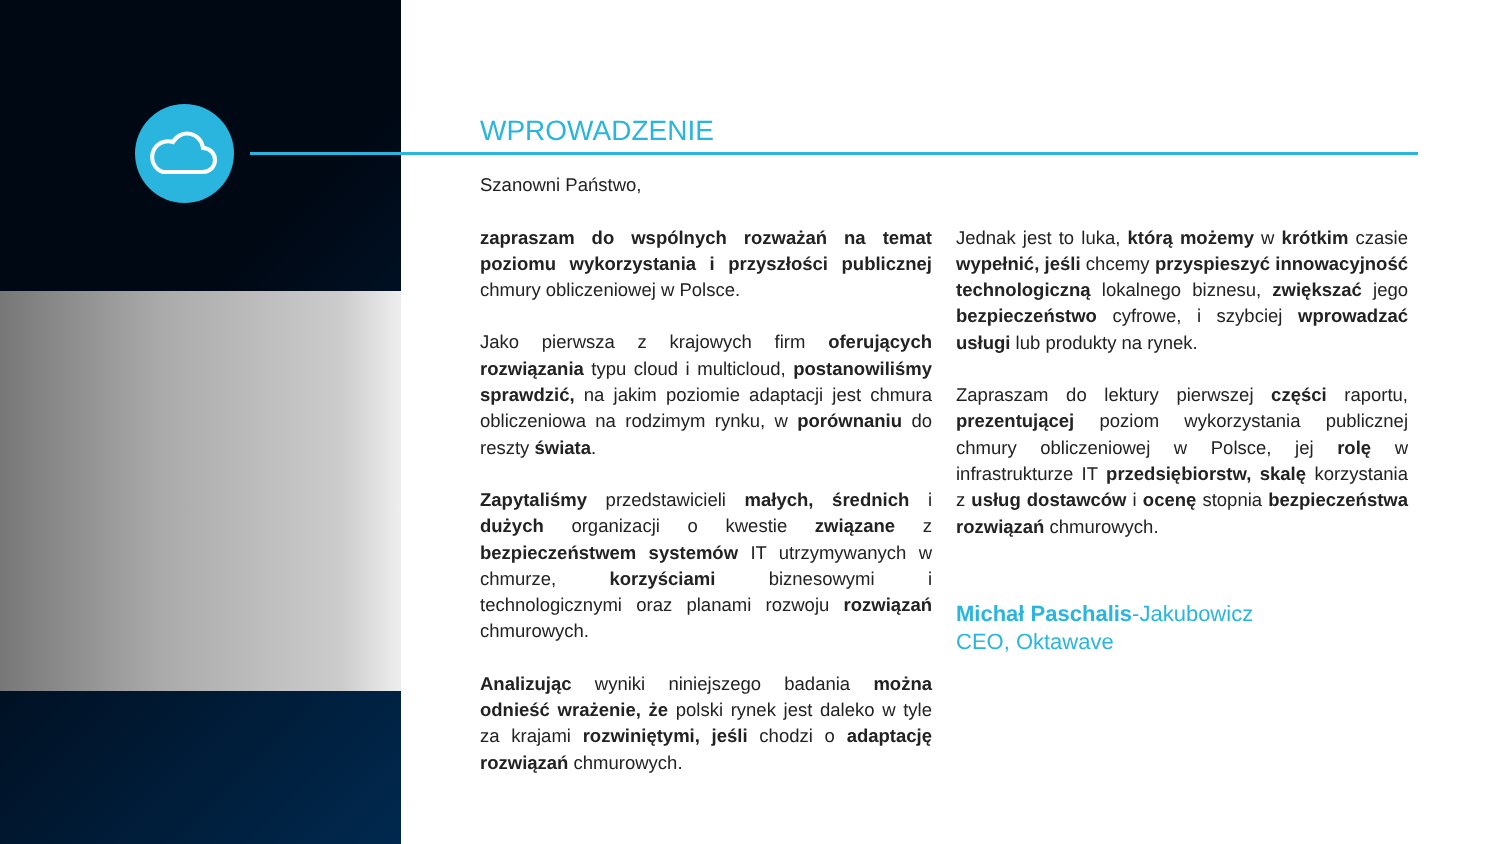WPROWADZENIE
Szanowni Państwo,
zapraszam do wspólnych rozważań na temat poziomu wykorzystania i przyszłości publicznej chmury obliczeniowej w Polsce.
Jako pierwsza z krajowych firm oferujących rozwiązania typu cloud i multicloud, postanowiliśmy sprawdzić, na jakim poziomie adaptacji jest chmura obliczeniowa na rodzimym rynku, w porównaniu do reszty świata.
Zapytaliśmy przedstawicieli małych, średnich i dużych organizacji o kwestie związane z bezpieczeństwem systemów IT utrzymywanych w chmurze, korzyściami biznesowymi i technologicznymi oraz planami rozwoju rozwiązań chmurowych.
Analizując wyniki niniejszego badania można odnieść wrażenie, że polski rynek jest daleko w tyle za krajami rozwiniętymi, jeśli chodzi o adaptację rozwiązań chmurowych.
Jednak jest to luka, którą możemy w krótkim czasie wypełnić, jeśli chcemy przyspieszyć innowacyjność technologiczną lokalnego biznesu, zwiększać jego bezpieczeństwo cyfrowe, i szybciej wprowadzać usługi lub produkty na rynek.
Zapraszam do lektury pierwszej części raportu, prezentującej poziom wykorzystania publicznej chmury obliczeniowej w Polsce, jej rolę w infrastrukturze IT przedsiębiorstw, skalę korzystania z usług dostawców i ocenę stopnia bezpieczeństwa rozwiązań chmurowych.
Michał Paschalis-Jakubowicz
CEO, Oktawave